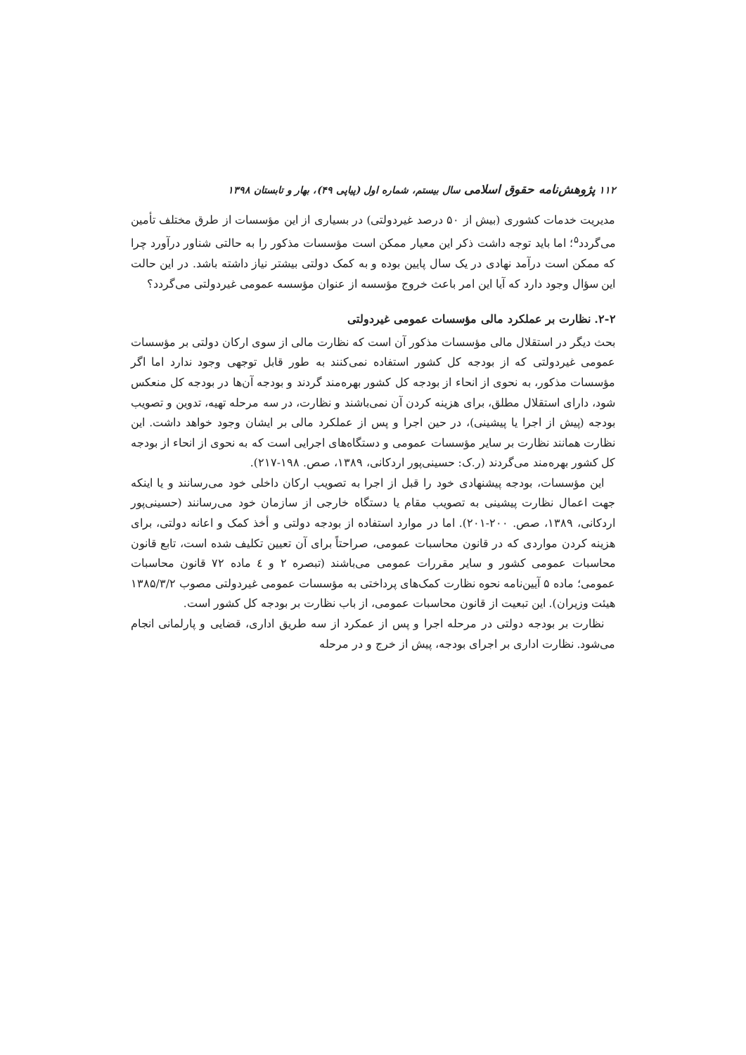۱۱۲ پژوهش‌نامه حقوق اسلامی سال بیستم، شماره اول (پیاپی ۴۹)، بهار و تابستان ۱۳۹۸
مدیریت خدمات کشوری (بیش از ۵۰ درصد غیردولتی) در بسیاری از این مؤسسات از طرق مختلف تأمین می‌گردد<sup>۵</sup>؛ اما باید توجه داشت ذکر این معیار ممکن است مؤسسات مذکور را به حالتی شناور درآورد چرا که ممکن است درآمد نهادی در یک سال پایین بوده و به کمک دولتی بیشتر نیاز داشته باشد. در این حالت این سؤال وجود دارد که آیا این امر باعث خروج مؤسسه از عنوان مؤسسه عمومی غیردولتی می‌گردد؟
۲-۲. نظارت بر عملکرد مالی مؤسسات عمومی غیردولتی
بحث دیگر در استقلال مالی مؤسسات مذکور آن است که نظارت مالی از سوی ارکان دولتی بر مؤسسات عمومی غیردولتی که از بودجه کل کشور استفاده نمی‌کنند به طور قابل توجهی وجود ندارد اما اگر مؤسسات مذکور، به نحوی از انحاء از بودجه کل کشور بهره‌مند گردند و بودجه آن‌ها در بودجه کل منعکس شود، دارای استقلال مطلق، برای هزینه کردن آن نمی‌باشند و نظارت، در سه مرحله تهیه، تدوین و تصویب بودجه (پیش از اجرا یا پیشینی)، در حین اجرا و پس از عملکرد مالی بر ایشان وجود خواهد داشت. این نظارت همانند نظارت بر سایر مؤسسات عمومی و دستگاه‌های اجرایی است که به نحوی از انحاء از بودجه کل کشور بهره‌مند می‌گردند (ر.ک: حسینی‌پور اردکانی، ۱۳۸۹، صص. ۱۹۸-۲۱۷).
این مؤسسات، بودجه پیشنهادی خود را قبل از اجرا به تصویب ارکان داخلی خود می‌رسانند و یا اینکه جهت اعمال نظارت پیشینی به تصویب مقام یا دستگاه خارجی از سازمان خود می‌رسانند (حسینی‌پور اردکانی، ۱۳۸۹، صص. ۲۰۰-۲۰۱). اما در موارد استفاده از بودجه دولتی و أخذ کمک و اعانه دولتی، برای هزینه کردن مواردی که در قانون محاسبات عمومی، صراحتاً برای آن تعیین تکلیف شده است، تابع قانون محاسبات عمومی کشور و سایر مقررات عمومی می‌باشند (تبصره ۲ و ٤ ماده ۷۲ قانون محاسبات عمومی؛ ماده ۵ آیین‌نامه نحوه نظارت کمک‌های پرداختی به مؤسسات عمومی غیردولتی مصوب ۱۳۸۵/۳/۲ هیئت وزیران). این تبعیت از قانون محاسبات عمومی، از باب نظارت بر بودجه کل کشور است.
نظارت بر بودجه دولتی در مرحله اجرا و پس از عمکرد از سه طریق اداری، قضایی و پارلمانی انجام می‌شود. نظارت اداری بر اجرای بودجه، پیش از خرج و در مرحله